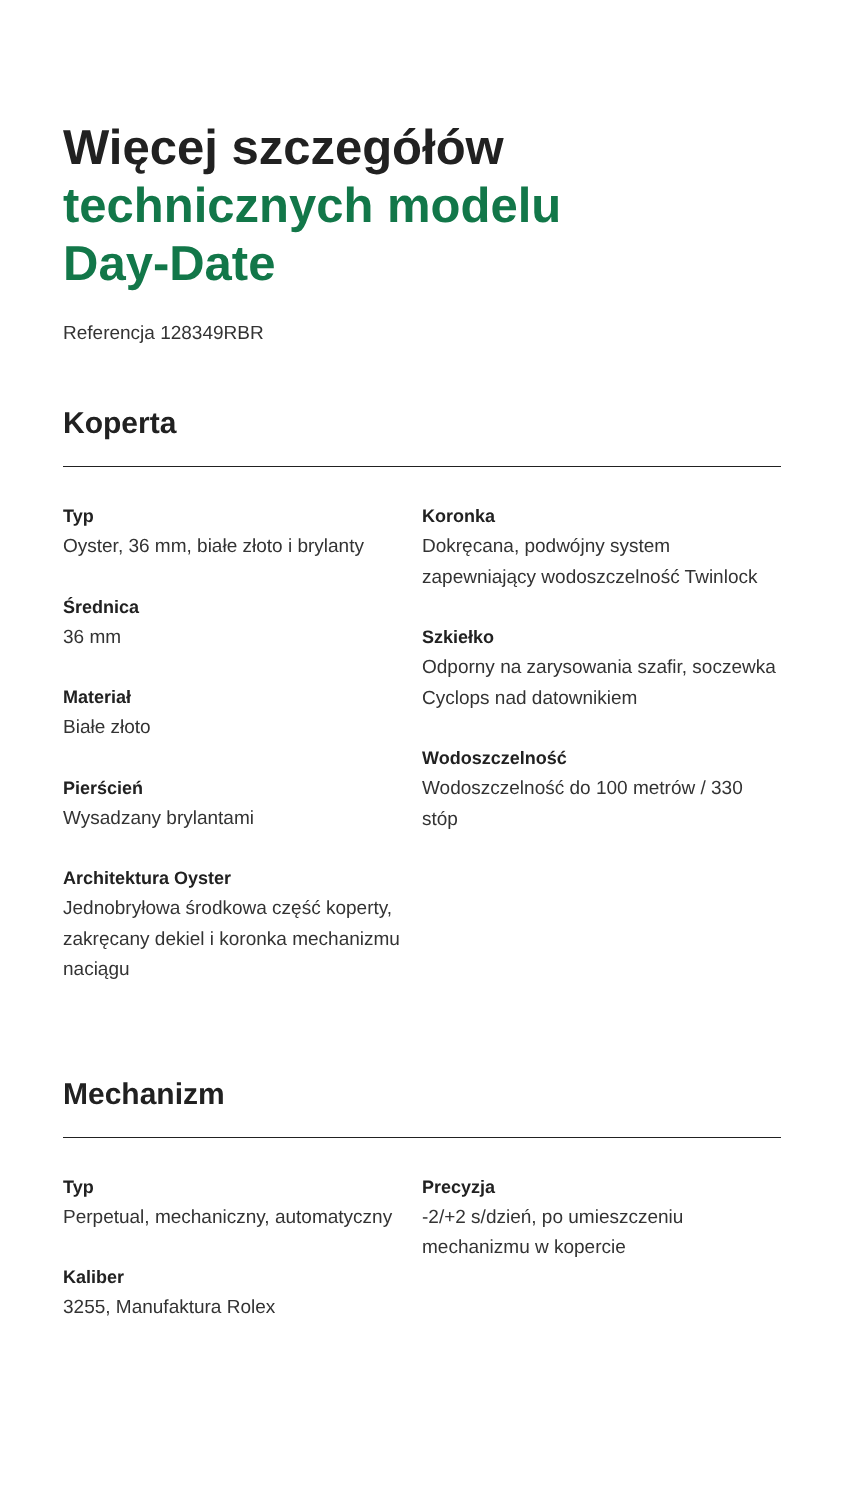Więcej szczegółów
technicznych modelu
Day-Date
Referencja 128349RBR
Koperta
Typ
Oyster, 36 mm, białe złoto i brylanty
Średnica
36 mm
Materiał
Białe złoto
Pierścień
Wysadzany brylantami
Architektura Oyster
Jednobryłowa środkowa część koperty, zakręcany dekiel i koronka mechanizmu naciągu
Koronka
Dokręcana, podwójny system zapewniający wodoszczelność Twinlock
Szkiełko
Odporny na zarysowania szafir, soczewka Cyclops nad datownikiem
Wodoszczelność
Wodoszczelność do 100 metrów / 330 stóp
Mechanizm
Typ
Perpetual, mechaniczny, automatyczny
Kaliber
3255, Manufaktura Rolex
Precyzja
-2/+2 s/dzień, po umieszczeniu mechanizmu w kopercie